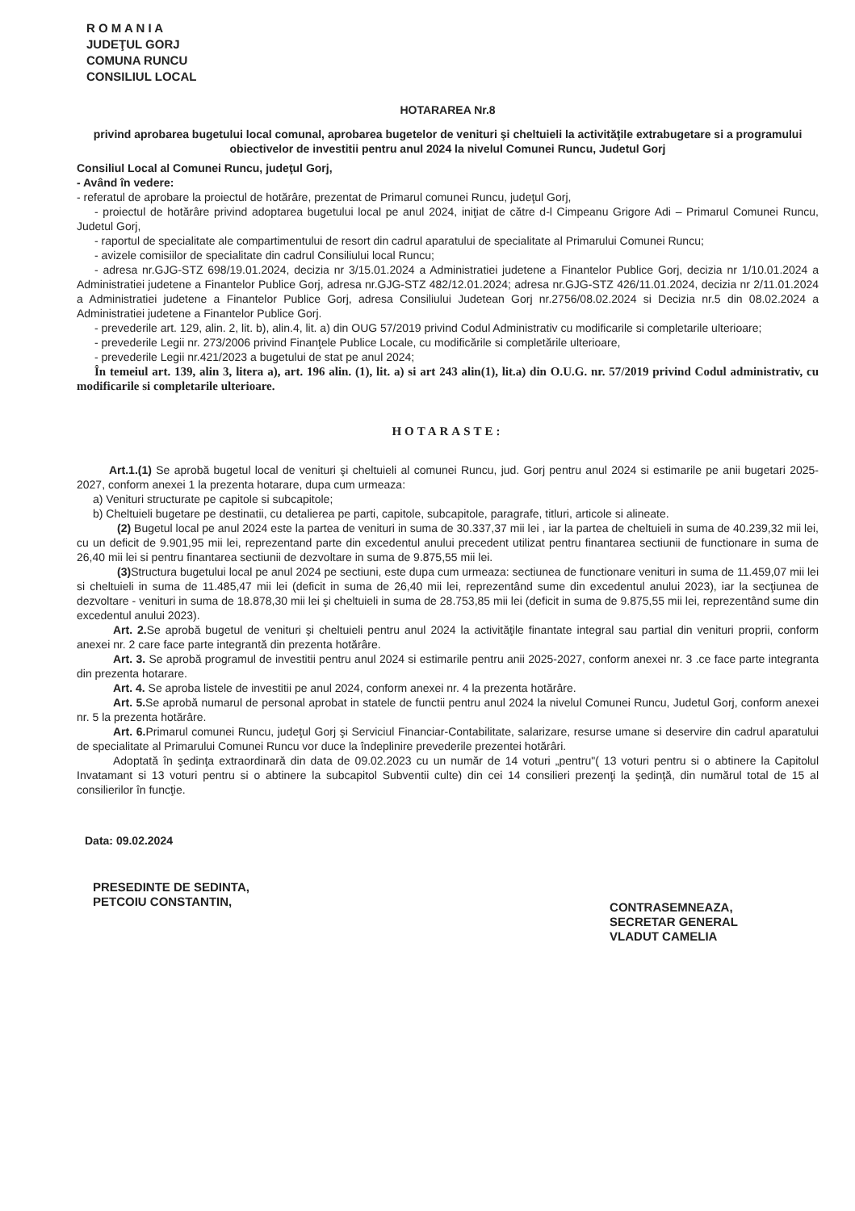R O M A N I A
JUDEŢUL GORJ
COMUNA RUNCU
CONSILIUL LOCAL
HOTARAREA Nr.8
privind aprobarea bugetului local comunal, aprobarea bugetelor de venituri şi cheltuieli la activităţile extrabugetare si a programului obiectivelor de investitii pentru anul 2024 la nivelul Comunei Runcu, Judetul Gorj
Consiliul Local al Comunei Runcu, judeţul Gorj,
- Având în vedere:
- referatul de aprobare la proiectul de hotărâre, prezentat de Primarul comunei Runcu, judeţul Gorj,
- proiectul de hotărâre privind adoptarea bugetului local pe anul 2024, iniţiat de către d-l Cimpeanu Grigore Adi – Primarul Comunei Runcu, Judetul Gorj,
- raportul de specialitate ale compartimentului de resort din cadrul aparatului de specialitate al Primarului Comunei Runcu;
- avizele comisiilor de specialitate din cadrul Consiliului local Runcu;
- adresa nr.GJG-STZ 698/19.01.2024, decizia nr 3/15.01.2024 a Administratiei judetene a Finantelor Publice Gorj, decizia nr 1/10.01.2024 a Administratiei judetene a Finantelor Publice Gorj, adresa nr.GJG-STZ 482/12.01.2024; adresa nr.GJG-STZ 426/11.01.2024, decizia nr 2/11.01.2024 a Administratiei judetene a Finantelor Publice Gorj, adresa Consiliului Judetean Gorj nr.2756/08.02.2024 si Decizia nr.5 din 08.02.2024 a Administratiei judetene a Finantelor Publice Gorj.
- prevederile art. 129, alin. 2, lit. b), alin.4, lit. a) din OUG 57/2019 privind Codul Administrativ cu modificarile si completarile ulterioare;
- prevederile Legii nr. 273/2006 privind Finanţele Publice Locale, cu modificările si completările ulterioare,
- prevederile Legii nr.421/2023 a bugetului de stat pe anul 2024;
În temeiul art. 139, alin 3, litera a), art. 196 alin. (1), lit. a) si art 243 alin(1), lit.a) din O.U.G. nr. 57/2019 privind Codul administrativ, cu modificarile si completarile ulterioare.
HOTARASTE:
Art.1.(1) Se aprobă bugetul local de venituri şi cheltuieli al comunei Runcu, jud. Gorj pentru anul 2024 si estimarile pe anii bugetari 2025-2027, conform anexei 1 la prezenta hotarare, dupa cum urmeaza:
a) Venituri structurate pe capitole si subcapitole;
b) Cheltuieli bugetare pe destinatii, cu detalierea pe parti, capitole, subcapitole, paragrafe, titluri, articole si alineate.
(2) Bugetul local pe anul 2024 este la partea de venituri in suma de 30.337,37 mii lei , iar la partea de cheltuieli in suma de 40.239,32 mii lei, cu un deficit de 9.901,95 mii lei, reprezentand parte din excedentul anului precedent utilizat pentru finantarea sectiunii de functionare in suma de 26,40 mii lei si pentru finantarea sectiunii de dezvoltare in suma de 9.875,55 mii lei.
(3) Structura bugetului local pe anul 2024 pe sectiuni, este dupa cum urmeaza: sectiunea de functionare venituri in suma de 11.459,07 mii lei si cheltuieli in suma de 11.485,47 mii lei (deficit in suma de 26,40 mii lei, reprezentând sume din excedentul anului 2023), iar la secţiunea de dezvoltare - venituri in suma de 18.878,30 mii lei şi cheltuieli in suma de 28.753,85 mii lei (deficit in suma de 9.875,55 mii lei, reprezentând sume din excedentul anului 2023).
Art. 2. Se aprobă bugetul de venituri şi cheltuieli pentru anul 2024 la activităţile finantate integral sau partial din venituri proprii, conform anexei nr. 2 care face parte integrantă din prezenta hotărâre.
Art. 3. Se aprobă programul de investitii pentru anul 2024 si estimarile pentru anii 2025-2027, conform anexei nr. 3 .ce face parte integranta din prezenta hotarare.
Art. 4. Se aproba listele de investitii pe anul 2024, conform anexei nr. 4 la prezenta hotărâre.
Art. 5. Se aprobă numarul de personal aprobat in statele de functii pentru anul 2024 la nivelul Comunei Runcu, Judetul Gorj, conform anexei nr. 5 la prezenta hotărâre.
Art. 6. Primarul comunei Runcu, judeţul Gorj şi Serviciul Financiar-Contabilitate, salarizare, resurse umane si deservire din cadrul aparatului de specialitate al Primarului Comunei Runcu vor duce la îndeplinire prevederile prezentei hotărâri.
Adoptată în şedinţa extraordinară din data de 09.02.2023 cu un număr de 14 voturi „pentru"( 13 voturi pentru si o abtinere la Capitolul Invatamant si 13 voturi pentru si o abtinere la subcapitol Subventii culte) din cei 14 consilieri prezenţi la şedinţă, din numărul total de 15 al consilierilor în funcţie.
Data: 09.02.2024
PRESEDINTE DE SEDINTA,
PETCOIU CONSTANTIN,
CONTRASEMNEAZA,
SECRETAR GENERAL
VLADUT CAMELIA